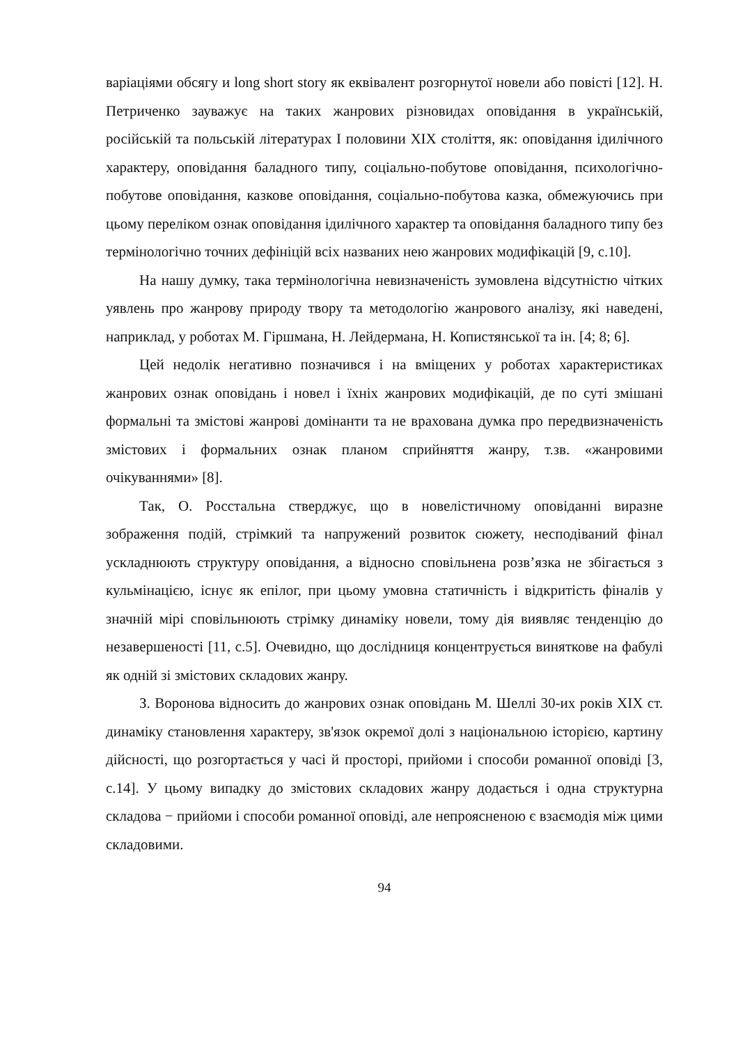варіаціями обсягу и long short story як еквівалент розгорнутої новели або повісті [12]. Н. Петриченко зауважує на таких жанрових різновидах оповідання в українській, російській та польській літературах І половини ХІХ століття, як: оповідання ідилічного характеру, оповідання баладного типу, соціально-побутове оповідання, психологічно-побутове оповідання, казкове оповідання, соціально-побутова казка, обмежуючись при цьому переліком ознак оповідання ідилічного характер та оповідання баладного типу без термінологічно точних дефініцій всіх названих нею жанрових модифікацій [9, с.10].
На нашу думку, така термінологічна невизначеність зумовлена відсутністю чітких уявлень про жанрову природу твору та методологію жанрового аналізу, які наведені, наприклад, у роботах М. Гіршмана, Н. Лейдермана, Н. Копистянської та ін. [4; 8; 6].
Цей недолік негативно позначився і на вміщених у роботах характеристиках жанрових ознак оповідань і новел і їхніх жанрових модифікацій, де по суті змішані формальні та змістові жанрові домінанти та не врахована думка про передвизначеність змістових і формальних ознак планом сприйняття жанру, т.зв. «жанровими очікуваннями» [8].
Так, О. Росстальна стверджує, що в новелістичному оповіданні виразне зображення подій, стрімкий та напружений розвиток сюжету, несподіваний фінал ускладнюють структуру оповідання, а відносно сповільнена розв’язка не збігається з кульмінацією, існує як епілог, при цьому умовна статичність і відкритість фіналів у значній мірі сповільнюють стрімку динаміку новели, тому дія виявляє тенденцію до незавершеності [11, с.5]. Очевидно, що дослідниця концентрується виняткове на фабулі як одній зі змістових складових жанру.
З. Воронова відносить до жанрових ознак оповідань М. Шеллі 30-их років ХІХ ст. динаміку становлення характеру, зв'язок окремої долі з національною історією, картину дійсності, що розгортається у часі й просторі, прийоми і способи романної оповіді [3, с.14]. У цьому випадку до змістових складових жанру додається і одна структурна складова − прийоми і способи романної оповіді, але непроясненою є взаємодія між цими складовими.
94